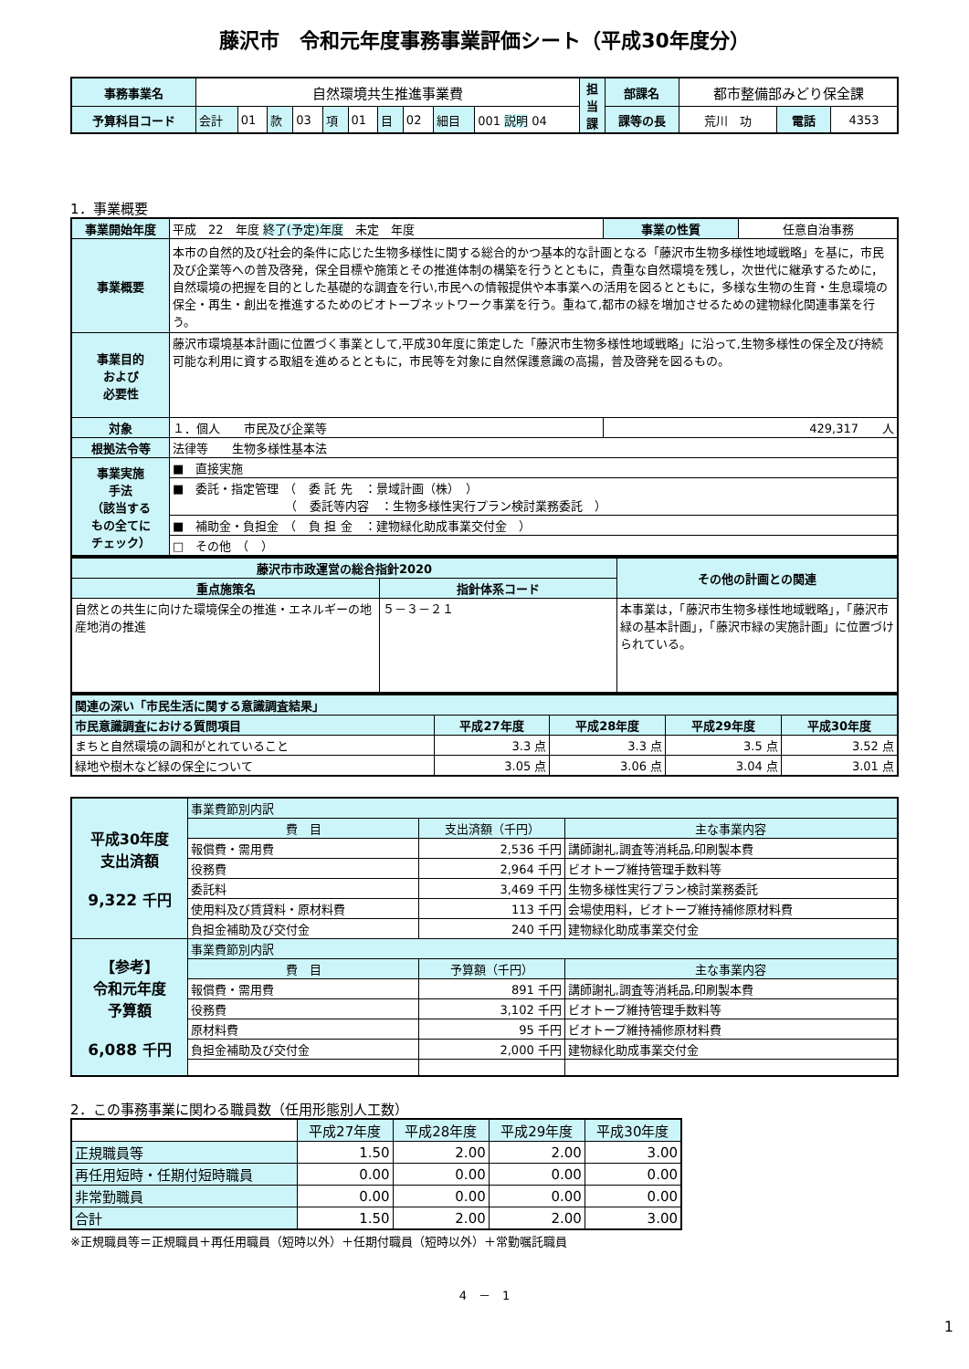藤沢市　令和元年度事務事業評価シート（平成30年度分）
| 事務事業名 | 自然環境共生推進事業費 | | | | | | | | | | 担 当 課 | 部課名 | 都市整備部みどり保全課 | | |
| 予算科目コード | 会計 | 01 | 款 | 03 | 項 | 01 | 目 | 02 | 細目 | 001 説明 04 | | 課等の長 | 荒川 功 | 電話 | 4353 |
1．事業概要
| 事業開始年度 | 平成 22 年度 終了(予定)年度 未定 年度 | 事業の性質 | 任意自治事務 |
| 事業概要 | 本市の自然的及び社会的条件に応じた生物多様性に関する総合的かつ基本的な計画となる「藤沢市生物多様性地域戦略」を基に，市民及び企業等への普及啓発，保全目標や施策とその推進体制の構築を行うとともに，貴重な自然環境を残し，次世代に継承するために，自然環境の把握を目的とした基礎的な調査を行い,市民への情報提供や本事業への活用を図るとともに，多様な生物の生育・生息環境の保全・再生・創出を推進するためのビオトープネットワーク事業を行う。重ねて,都市の緑を増加させるための建物緑化関連事業を行う。 | | |
| 事業目的 および 必要性 | 藤沢市環境基本計画に位置づく事業として,平成30年度に策定した「藤沢市生物多様性地域戦略」に沿って,生物多様性の保全及び持続可能な利用に資する取組を進めるとともに，市民等を対象に自然保護意識の高揚，普及啓発を図るもの。 | | |
| 対象 | １．個人 市民及び企業等 | 429,317 人 | |
| 根拠法令等 | 法律等 生物多様性基本法 | | |
| 事業実施 手法 （該当する もの全てに チェック） | ■ 直接実施 | | |
| | ■ 委託・指定管理 （ 委 託 先 ：景域計画（株） ） （ 委託等内容 ：生物多様性実行プラン検討業務委託 ） | | |
| | ■ 補助金・負担金 （ 負 担 金 ：建物緑化助成事業交付金 ） | | |
| | □ その他 （ ） | | |
| 藤沢市市政運営の総合指針2020 | | その他の計画との関連 |
| 重点施策名 | 指針体系コード | |
| 自然との共生に向けた環境保全の推進・エネルギーの地産地消の推進 | ５－３－２１ | 本事業は，「藤沢市生物多様性地域戦略」，「藤沢市緑の基本計画」，「藤沢市緑の実施計画」に位置づけられている。 |
| 関連の深い「市民生活に関する意識調査結果」 | | | | |
| 市民意識調査における質問項目 | 平成27年度 | 平成28年度 | 平成29年度 | 平成30年度 |
| まちと自然環境の調和がとれていること | 3.3 点 | 3.3 点 | 3.5 点 | 3.52 点 |
| 緑地や樹木など緑の保全について | 3.05 点 | 3.06 点 | 3.04 点 | 3.01 点 |
| 平成30年度 支出済額 9,322 千円 | 事業費節別内訳 | | |
| | 費 目 | 支出済額（千円） | 主な事業内容 |
| | 報償費・需用費 | 2,536 千円 | 講師謝礼,調査等消耗品,印刷製本費 |
| | 役務費 | 2,964 千円 | ビオトープ維持管理手数料等 |
| | 委託料 | 3,469 千円 | 生物多様性実行プラン検討業務委託 |
| | 使用料及び賃貸料・原材料費 | 113 千円 | 会場使用料，ビオトープ維持補修原材料費 |
| | 負担金補助及び交付金 | 240 千円 | 建物緑化助成事業交付金 |
| 【参考】 令和元年度 予算額 6,088 千円 | 事業費節別内訳 | | |
| | 費 目 | 予算額（千円） | 主な事業内容 |
| | 報償費・需用費 | 891 千円 | 講師謝礼,調査等消耗品,印刷製本費 |
| | 役務費 | 3,102 千円 | ビオトープ維持管理手数料等 |
| | 原材料費 | 95 千円 | ビオトープ維持補修原材料費 |
| | 負担金補助及び交付金 | 2,000 千円 | 建物緑化助成事業交付金 |
2．この事務事業に関わる職員数（任用形態別人工数）
| | 平成27年度 | 平成28年度 | 平成29年度 | 平成30年度 |
| 正規職員等 | 1.50 | 2.00 | 2.00 | 3.00 |
| 再任用短時・任期付短時職員 | 0.00 | 0.00 | 0.00 | 0.00 |
| 非常勤職員 | 0.00 | 0.00 | 0.00 | 0.00 |
| 合計 | 1.50 | 2.00 | 2.00 | 3.00 |
※正規職員等＝正規職員＋再任用職員（短時以外）＋任期付職員（短時以外）＋常勤嘱託職員
4　－　1
1